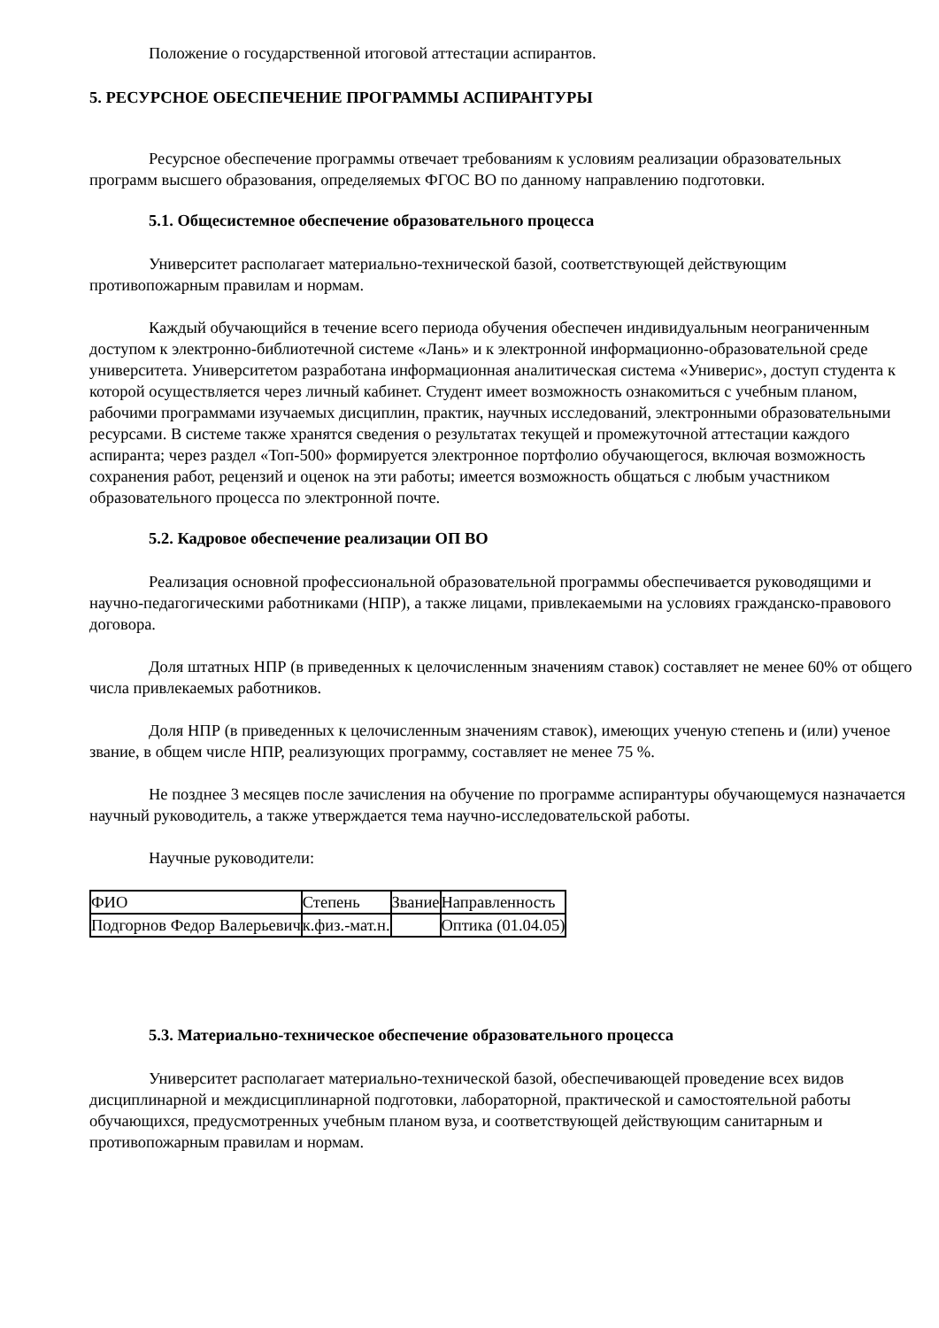Положение о государственной итоговой аттестации аспирантов.
5. РЕСУРСНОЕ ОБЕСПЕЧЕНИЕ ПРОГРАММЫ АСПИРАНТУРЫ
Ресурсное обеспечение программы отвечает требованиям к условиям реализации образовательных программ высшего образования, определяемых ФГОС ВО по данному направлению подготовки.
5.1. Общесистемное обеспечение образовательного процесса
Университет располагает материально-технической базой, соответствующей действующим противопожарным правилам и нормам.
Каждый обучающийся в течение всего периода обучения обеспечен индивидуальным неограниченным доступом к электронно-библиотечной системе «Лань» и к электронной информационно-образовательной среде университета. Университетом разработана информационная аналитическая система «Универис», доступ студента к которой осуществляется через личный кабинет. Студент имеет возможность ознакомиться с учебным планом, рабочими программами изучаемых дисциплин, практик, научных исследований, электронными образовательными ресурсами. В системе также хранятся сведения о результатах текущей и промежуточной аттестации каждого аспиранта; через раздел «Топ-500» формируется электронное портфолио обучающегося, включая возможность сохранения работ, рецензий и оценок на эти работы; имеется возможность общаться с любым участником образовательного процесса по электронной почте.
5.2. Кадровое обеспечение реализации ОП ВО
Реализация основной профессиональной образовательной программы обеспечивается руководящими и научно-педагогическими работниками (НПР), а также лицами, привлекаемыми на условиях гражданско-правового договора.
Доля штатных НПР (в приведенных к целочисленным значениям ставок) составляет не менее 60% от общего числа привлекаемых работников.
Доля НПР (в приведенных к целочисленным значениям ставок), имеющих ученую степень и (или) ученое звание, в общем числе НПР, реализующих программу, составляет не менее 75 %.
Не позднее 3 месяцев после зачисления на обучение по программе аспирантуры обучающемуся назначается научный руководитель, а также утверждается тема научно-исследовательской работы.
Научные руководители:
| ФИО | Степень | Звание | Направленность |
| Подгорнов Федор Валерьевич | к.физ.-мат.н. | | Оптика (01.04.05) |
5.3. Материально-техническое обеспечение образовательного процесса
Университет располагает материально-технической базой, обеспечивающей проведение всех видов дисциплинарной и междисциплинарной подготовки, лабораторной, практической и самостоятельной работы обучающихся, предусмотренных учебным планом вуза, и соответствующей действующим санитарным и противопожарным правилам и нормам.